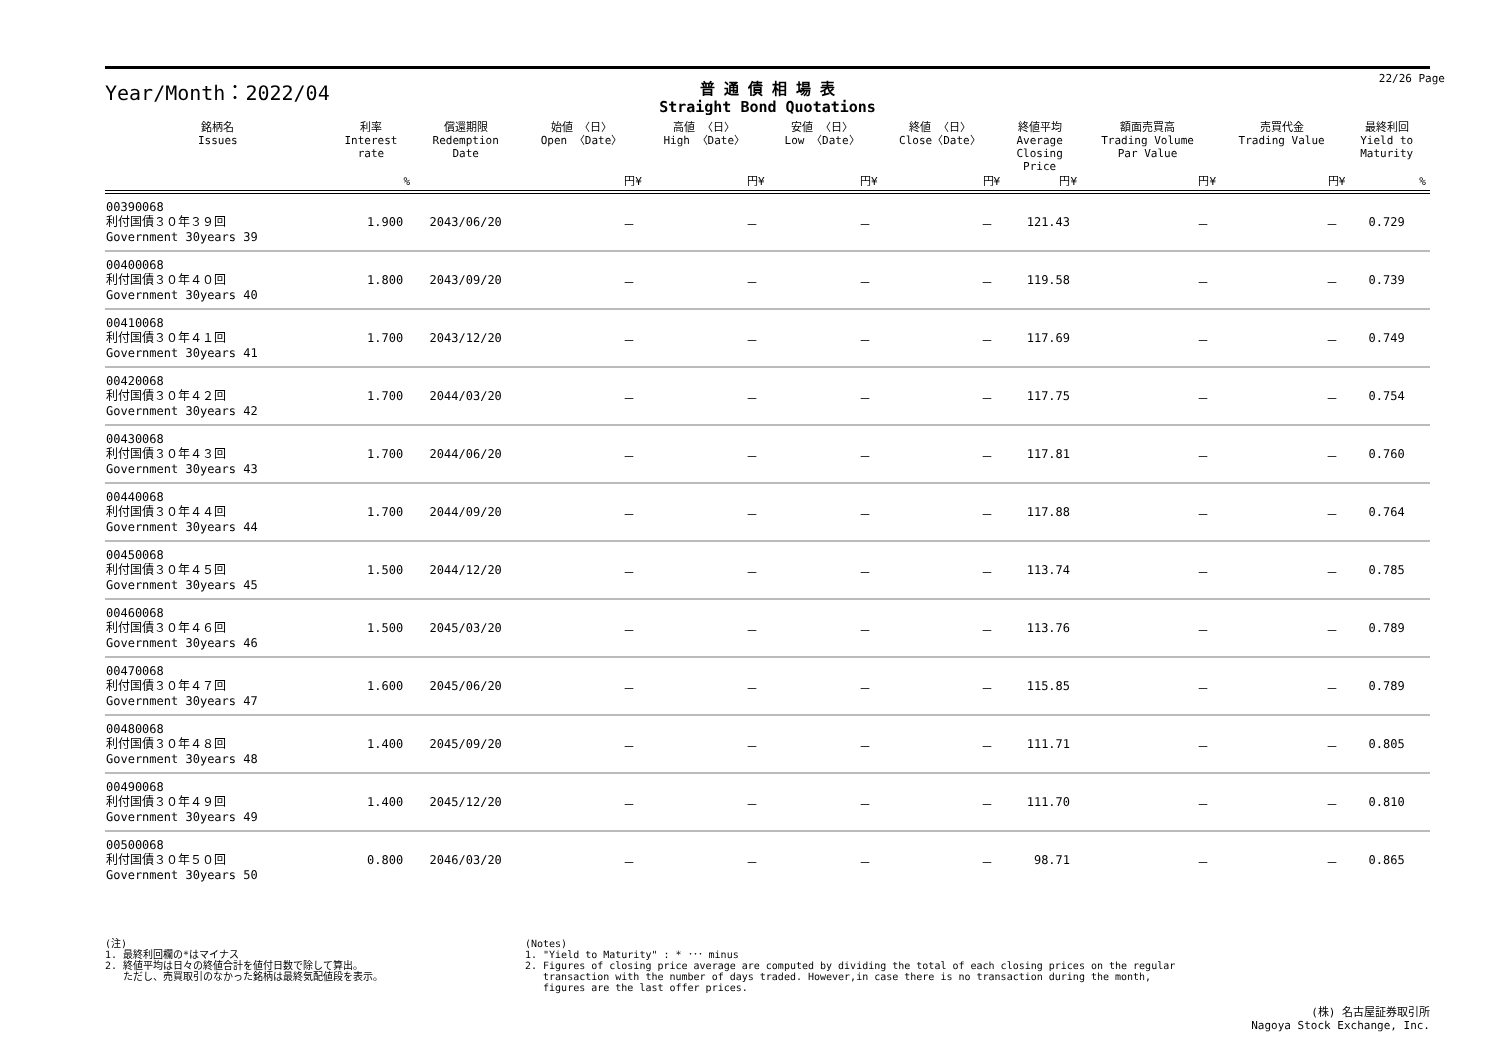22/26 Page
Year/Month：2022/04
普 通 債 相 場 表
Straight Bond Quotations
| 銘柄名 Issues | 利率 Interest rate | 償還期限 Redemption Date | 始値 〈日〉 Open 〈Date〉 | 高値 〈日〉 High 〈Date〉 | 安値 〈日〉 Low 〈Date〉 | 終値 〈日〉 Close〈Date〉 | 終値平均 Average Closing Price | 額面売買高 Trading Volume Par Value | 売買代金 Trading Value | 最終利回 Yield to Maturity | |
| --- | --- | --- | --- | --- | --- | --- | --- | --- | --- | --- | --- |
| | % | | 円¥ | 円¥ | 円¥ | 円¥ | 円¥ | 円¥ | 円¥ | % | |
| 00390068 利付国債３０年３９回 Government 30years 39 | 1.900 | 2043/06/20 | － | － | － | － | 121.43 | － | － | 0.729 | |
| 00400068 利付国債３０年４０回 Government 30years 40 | 1.800 | 2043/09/20 | － | － | － | － | 119.58 | － | － | 0.739 | |
| 00410068 利付国債３０年４１回 Government 30years 41 | 1.700 | 2043/12/20 | － | － | － | － | 117.69 | － | － | 0.749 | |
| 00420068 利付国債３０年４２回 Government 30years 42 | 1.700 | 2044/03/20 | － | － | － | － | 117.75 | － | － | 0.754 | |
| 00430068 利付国債３０年４３回 Government 30years 43 | 1.700 | 2044/06/20 | － | － | － | － | 117.81 | － | － | 0.760 | |
| 00440068 利付国債３０年４４回 Government 30years 44 | 1.700 | 2044/09/20 | － | － | － | － | 117.88 | － | － | 0.764 | |
| 00450068 利付国債３０年４５回 Government 30years 45 | 1.500 | 2044/12/20 | － | － | － | － | 113.74 | － | － | 0.785 | |
| 00460068 利付国債３０年４６回 Government 30years 46 | 1.500 | 2045/03/20 | － | － | － | － | 113.76 | － | － | 0.789 | |
| 00470068 利付国債３０年４７回 Government 30years 47 | 1.600 | 2045/06/20 | － | － | － | － | 115.85 | － | － | 0.789 | |
| 00480068 利付国債３０年４８回 Government 30years 48 | 1.400 | 2045/09/20 | － | － | － | － | 111.71 | － | － | 0.805 | |
| 00490068 利付国債３０年４９回 Government 30years 49 | 1.400 | 2045/12/20 | － | － | － | － | 111.70 | － | － | 0.810 | |
| 00500068 利付国債３０年５０回 Government 30years 50 | 0.800 | 2046/03/20 | － | － | － | － | 98.71 | － | － | 0.865 | |
(注)
1. 最終利回欄の*はマイナス
2. 終値平均は日々の終値合計を値付日数で除して算出。
ただし、売買取引のなかった銘柄は最終気配値段を表示。
(Notes)
1. "Yield to Maturity" : * ･･･ minus
2. Figures of closing price average are computed by dividing the total of each closing prices on the regular
transaction with the number of days traded. However,in case there is no transaction during the month,
figures are the last offer prices.
(株) 名古屋証券取引所
Nagoya Stock Exchange, Inc.